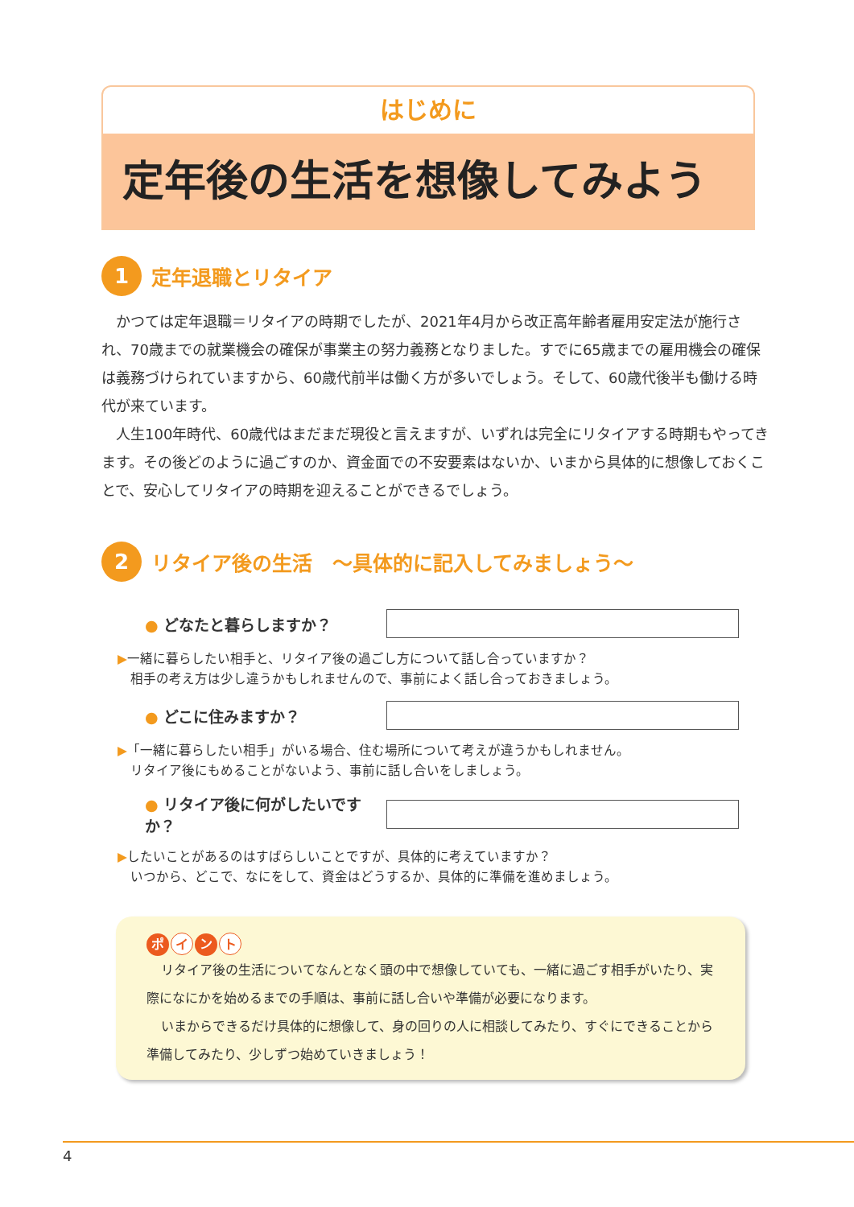はじめに
定年後の生活を想像してみよう
1
定年退職とリタイア
かつては定年退職＝リタイアの時期でしたが、2021年4月から改正高年齢者雇用安定法が施行され、70歳までの就業機会の確保が事業主の努力義務となりました。すでに65歳までの雇用機会の確保は義務づけられていますから、60歳代前半は働く方が多いでしょう。そして、60歳代後半も働ける時代が来ています。
人生100年時代、60歳代はまだまだ現役と言えますが、いずれは完全にリタイアする時期もやってきます。その後どのように過ごすのか、資金面での不安要素はないか、いまから具体的に想像しておくことで、安心してリタイアの時期を迎えることができるでしょう。
2
リタイア後の生活　～具体的に記入してみましょう～
● どなたと暮らしますか？
▶一緒に暮らしたい相手と、リタイア後の過ごし方について話し合っていますか？
　相手の考え方は少し違うかもしれませんので、事前によく話し合っておきましょう。
● どこに住みますか？
▶「一緒に暮らしたい相手」がいる場合、住む場所について考えが違うかもしれません。
　リタイア後にもめることがないよう、事前に話し合いをしましょう。
● リタイア後に何がしたいですか？
▶したいことがあるのはすばらしいことですが、具体的に考えていますか？
　いつから、どこで、なにをして、資金はどうするか、具体的に準備を進めましょう。
ポ イ ン ト
リタイア後の生活についてなんとなく頭の中で想像していても、一緒に過ごす相手がいたり、実際になにかを始めるまでの手順は、事前に話し合いや準備が必要になります。
いまからできるだけ具体的に想像して、身の回りの人に相談してみたり、すぐにできることから準備してみたり、少しずつ始めていきましょう！
4